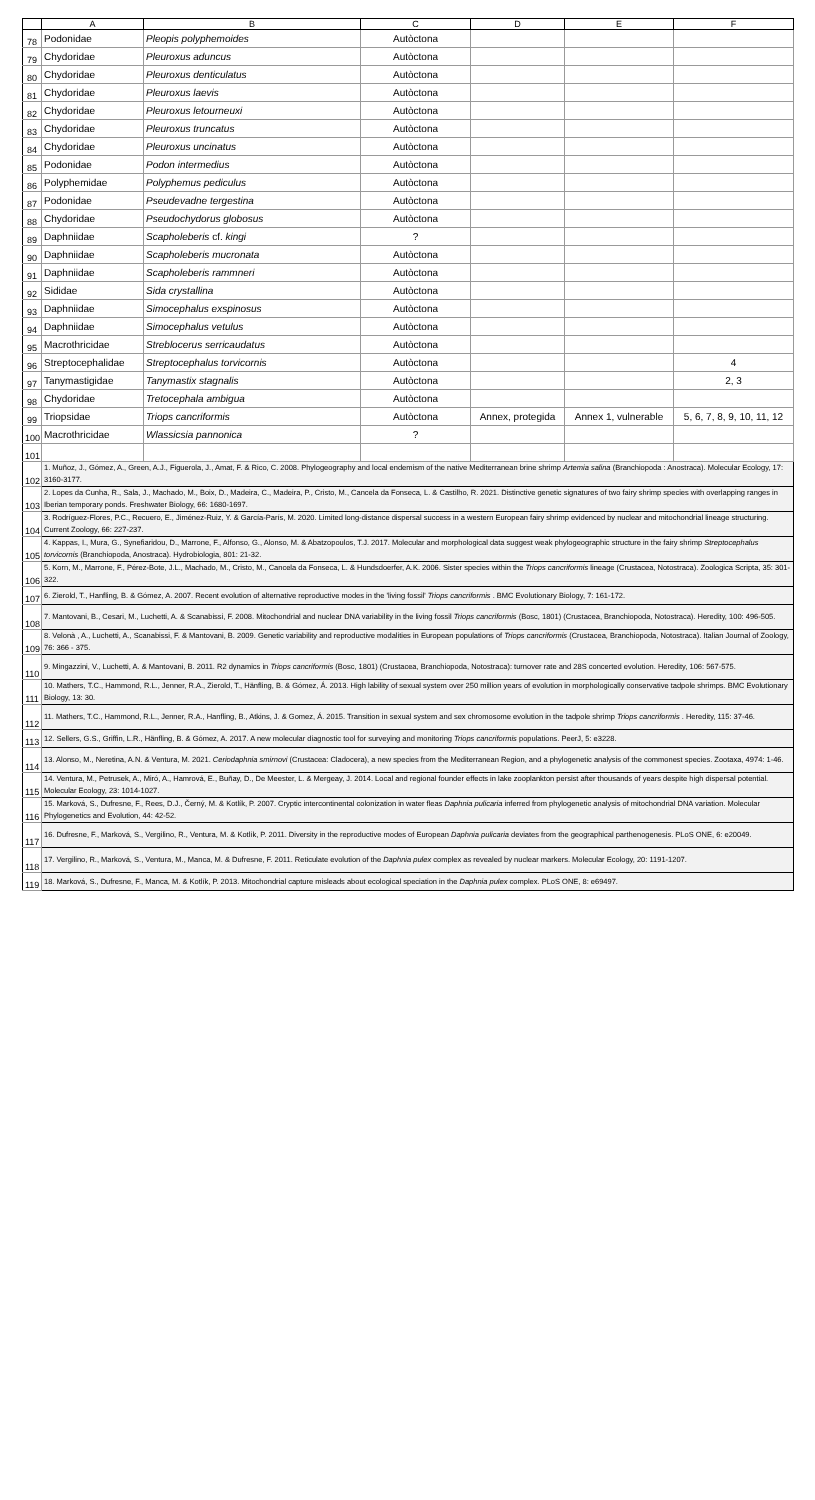| | A | B | C | D | E | F |
| --- | --- | --- | --- | --- | --- | --- |
| 78 | Podonidae | Pleopis polyphemoides | Autòctona | | | |
| 79 | Chydoridae | Pleuroxus aduncus | Autòctona | | | |
| 80 | Chydoridae | Pleuroxus denticulatus | Autòctona | | | |
| 81 | Chydoridae | Pleuroxus laevis | Autòctona | | | |
| 82 | Chydoridae | Pleuroxus letourneuxi | Autòctona | | | |
| 83 | Chydoridae | Pleuroxus truncatus | Autòctona | | | |
| 84 | Chydoridae | Pleuroxus uncinatus | Autòctona | | | |
| 85 | Podonidae | Podon intermedius | Autòctona | | | |
| 86 | Polyphemidae | Polyphemus pediculus | Autòctona | | | |
| 87 | Podonidae | Pseudevadne tergestina | Autòctona | | | |
| 88 | Chydoridae | Pseudochydorus globosus | Autòctona | | | |
| 89 | Daphniidae | Scapholeberis cf. kingi | ? | | | |
| 90 | Daphniidae | Scapholeberis mucronata | Autòctona | | | |
| 91 | Daphniidae | Scapholeberis rammneri | Autòctona | | | |
| 92 | Sididae | Sida crystallina | Autòctona | | | |
| 93 | Daphniidae | Simocephalus exspinosus | Autòctona | | | |
| 94 | Daphniidae | Simocephalus vetulus | Autòctona | | | |
| 95 | Macrothricidae | Streblocerus serricaudatus | Autòctona | | | |
| 96 | Streptocephalidae | Streptocephalus torvicornis | Autòctona | | | 4 |
| 97 | Tanymastigidae | Tanymastix stagnalis | Autòctona | | | 2, 3 |
| 98 | Chydoridae | Tretocephala ambigua | Autòctona | | | |
| 99 | Triopsidae | Triops cancriformis | Autòctona | Annex, protegida | Annex 1, vulnerable | 5, 6, 7, 8, 9, 10, 11, 12 |
| 100 | Macrothricidae | Wlassicsia pannonica | ? | | | |
| 101 | | | | | | |
| 102 | 1. Muñoz, J., Gómez, A., Green, A.J., Figuerola, J., Amat, F. & Rico, C. 2008. Phylogeography and local endemism of the native Mediterranean brine shrimp Artemia salina (Branchiopoda : Anostraca). Molecular Ecology, 17: 3160-3177. | | | | | |
| 103 | 2. Lopes da Cunha, R., Sala, J., Machado, M., Boix, D., Madeira, C., Madeira, P., Cristo, M., Cancela da Fonseca, L. & Castilho, R. 2021. Distinctive genetic signatures of two fairy shrimp species with overlapping ranges in Iberian temporary ponds. Freshwater Biology, 66: 1680-1697. | | | | | |
| 104 | 3. Rodríguez-Flores, P.C., Recuero, E., Jiménez-Ruiz, Y. & García-París, M. 2020. Limited long-distance dispersal success in a western European fairy shrimp evidenced by nuclear and mitochondrial lineage structuring. Current Zoology, 66: 227-237. | | | | | |
| 105 | 4. Kappas, I., Mura, G., Synefiaridou, D., Marrone, F., Alfonso, G., Alonso, M. & Abatzopoulos, T.J. 2017. Molecular and morphological data suggest weak phylogeographic structure in the fairy shrimp Streptocephalus torvicornis (Branchiopoda, Anostraca). Hydrobiologia, 801: 21-32. | | | | | |
| 106 | 5. Korn, M., Marrone, F., Pérez-Bote, J.L., Machado, M., Cristo, M., Cancela da Fonseca, L. & Hundsdoerfer, A.K. 2006. Sister species within the Triops cancriformis lineage (Crustacea, Notostraca). Zoologica Scripta, 35: 301-322. | | | | | |
| 107 | 6. Zierold, T., Hanfling, B. & Gómez, A. 2007. Recent evolution of alternative reproductive modes in the 'living fossil' Triops cancriformis . BMC Evolutionary Biology, 7: 161-172. | | | | | |
| 108 | 7. Mantovani, B., Cesari, M., Luchetti, A. & Scanabissi, F. 2008. Mitochondrial and nuclear DNA variability in the living fossil Triops cancriformis (Bosc, 1801) (Crustacea, Branchiopoda, Notostraca). Heredity, 100: 496-505. | | | | | |
| 109 | 8. Velonà , A., Luchetti, A., Scanabissi, F. & Mantovani, B. 2009. Genetic variability and reproductive modalities in European populations of Triops cancriformis (Crustacea, Branchiopoda, Notostraca). Italian Journal of Zoology, 76: 366 - 375. | | | | | |
| 110 | 9. Mingazzini, V., Luchetti, A. & Mantovani, B. 2011. R2 dynamics in Triops cancriformis (Bosc, 1801) (Crustacea, Branchiopoda, Notostraca): turnover rate and 28S concerted evolution. Heredity, 106: 567-575. | | | | | |
| 111 | 10. Mathers, T.C., Hammond, R.L., Jenner, R.A., Zierold, T., Hänfling, B. & Gómez, Á. 2013. High lability of sexual system over 250 million years of evolution in morphologically conservative tadpole shrimps. BMC Evolutionary Biology, 13: 30. | | | | | |
| 112 | 11. Mathers, T.C., Hammond, R.L., Jenner, R.A., Hanfling, B., Atkins, J. & Gomez, Á. 2015. Transition in sexual system and sex chromosome evolution in the tadpole shrimp Triops cancriformis . Heredity, 115: 37-46. | | | | | |
| 113 | 12. Sellers, G.S., Griffin, L.R., Hänfling, B. & Gómez, A. 2017. A new molecular diagnostic tool for surveying and monitoring Triops cancriformis populations. PeerJ, 5: e3228. | | | | | |
| 114 | 13. Alonso, M., Neretina, A.N. & Ventura, M. 2021. Ceriodaphnia smirnovi (Crustacea: Cladocera), a new species from the Mediterranean Region, and a phylogenetic analysis of the commonest species. Zootaxa, 4974: 1-46. | | | | | |
| 115 | 14. Ventura, M., Petrusek, A., Miró, A., Hamrová, E., Buñay, D., De Meester, L. & Mergeay, J. 2014. Local and regional founder effects in lake zooplankton persist after thousands of years despite high dispersal potential. Molecular Ecology, 23: 1014-1027. | | | | | |
| 116 | 15. Marková, S., Dufresne, F., Rees, D.J., Černý, M. & Kotlík, P. 2007. Cryptic intercontinental colonization in water fleas Daphnia pulicaria inferred from phylogenetic analysis of mitochondrial DNA variation. Molecular Phylogenetics and Evolution, 44: 42-52. | | | | | |
| 117 | 16. Dufresne, F., Marková, S., Vergilino, R., Ventura, M. & Kotlík, P. 2011. Diversity in the reproductive modes of European Daphnia pulicaria deviates from the geographical parthenogenesis. PLoS ONE, 6: e20049. | | | | | |
| 118 | 17. Vergilino, R., Marková, S., Ventura, M., Manca, M. & Dufresne, F. 2011. Reticulate evolution of the Daphnia pulex complex as revealed by nuclear markers. Molecular Ecology, 20: 1191-1207. | | | | | |
| 119 | 18. Marková, S., Dufresne, F., Manca, M. & Kotlík, P. 2013. Mitochondrial capture misleads about ecological speciation in the Daphnia pulex complex. PLoS ONE, 8: e69497. | | | | | |